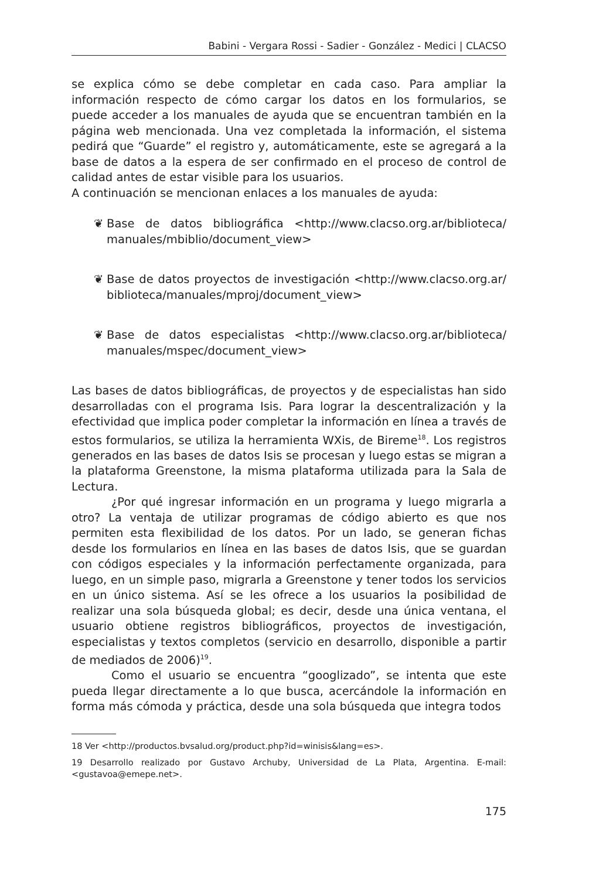Babini - Vergara Rossi - Sadier - González - Medici | CLACSO
se explica cómo se debe completar en cada caso. Para ampliar la información respecto de cómo cargar los datos en los formularios, se puede acceder a los manuales de ayuda que se encuentran también en la página web mencionada. Una vez completada la información, el sistema pedirá que “Guarde” el registro y, automáticamente, este se agregará a la base de datos a la espera de ser confirmado en el proceso de control de calidad antes de estar visible para los usuarios.
A continuación se mencionan enlaces a los manuales de ayuda:
❦ Base de datos bibliográfica <http://www.clacso.org.ar/biblioteca/ manuales/mbiblio/document_view>
❦ Base de datos proyectos de investigación <http://www.clacso.org.ar/ biblioteca/manuales/mproj/document_view>
❦ Base de datos especialistas <http://www.clacso.org.ar/biblioteca/ manuales/mspec/document_view>
Las bases de datos bibliográficas, de proyectos y de especialistas han sido desarrolladas con el programa Isis. Para lograr la descentralización y la efectividad que implica poder completar la información en línea a través de estos formularios, se utiliza la herramienta WXis, de Bireme<sup>18</sup>. Los registros generados en las bases de datos Isis se procesan y luego estas se migran a la plataforma Greenstone, la misma plataforma utilizada para la Sala de Lectura.
¿Por qué ingresar información en un programa y luego migrarla a otro? La ventaja de utilizar programas de código abierto es que nos permiten esta flexibilidad de los datos. Por un lado, se generan fichas desde los formularios en línea en las bases de datos Isis, que se guardan con códigos especiales y la información perfectamente organizada, para luego, en un simple paso, migrarla a Greenstone y tener todos los servicios en un único sistema. Así se les ofrece a los usuarios la posibilidad de realizar una sola búsqueda global; es decir, desde una única ventana, el usuario obtiene registros bibliográficos, proyectos de investigación, especialistas y textos completos (servicio en desarrollo, disponible a partir de mediados de 2006)<sup>19</sup>.
Como el usuario se encuentra “googlizado”, se intenta que este pueda llegar directamente a lo que busca, acercándole la información en forma más cómoda y práctica, desde una sola búsqueda que integra todos
18 Ver <http://productos.bvsalud.org/product.php?id=winisis&lang=es>.
19 Desarrollo realizado por Gustavo Archuby, Universidad de La Plata, Argentina. E-mail: <gustavoa@emepe.net>.
175